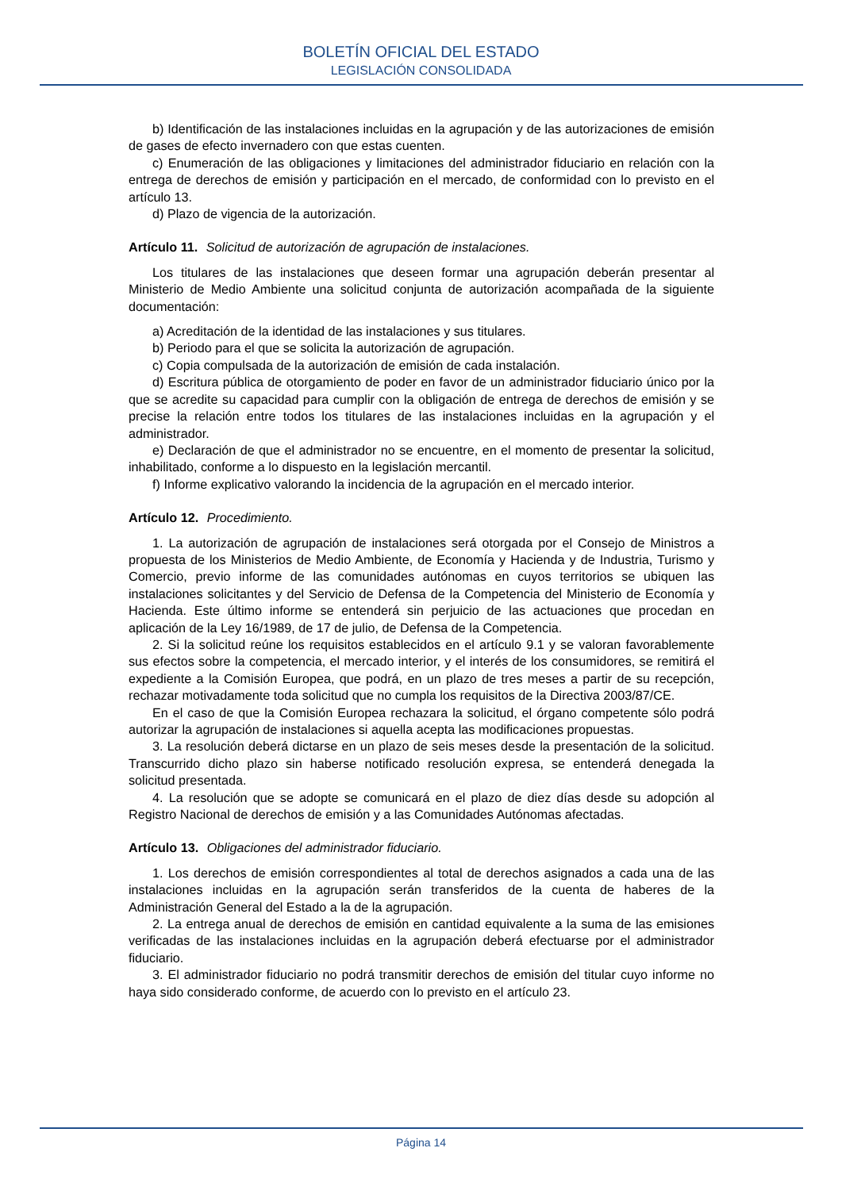BOLETÍN OFICIAL DEL ESTADO
LEGISLACIÓN CONSOLIDADA
b) Identificación de las instalaciones incluidas en la agrupación y de las autorizaciones de emisión de gases de efecto invernadero con que estas cuenten.
c) Enumeración de las obligaciones y limitaciones del administrador fiduciario en relación con la entrega de derechos de emisión y participación en el mercado, de conformidad con lo previsto en el artículo 13.
d) Plazo de vigencia de la autorización.
Artículo 11. Solicitud de autorización de agrupación de instalaciones.
Los titulares de las instalaciones que deseen formar una agrupación deberán presentar al Ministerio de Medio Ambiente una solicitud conjunta de autorización acompañada de la siguiente documentación:
a) Acreditación de la identidad de las instalaciones y sus titulares.
b) Periodo para el que se solicita la autorización de agrupación.
c) Copia compulsada de la autorización de emisión de cada instalación.
d) Escritura pública de otorgamiento de poder en favor de un administrador fiduciario único por la que se acredite su capacidad para cumplir con la obligación de entrega de derechos de emisión y se precise la relación entre todos los titulares de las instalaciones incluidas en la agrupación y el administrador.
e) Declaración de que el administrador no se encuentre, en el momento de presentar la solicitud, inhabilitado, conforme a lo dispuesto en la legislación mercantil.
f) Informe explicativo valorando la incidencia de la agrupación en el mercado interior.
Artículo 12. Procedimiento.
1. La autorización de agrupación de instalaciones será otorgada por el Consejo de Ministros a propuesta de los Ministerios de Medio Ambiente, de Economía y Hacienda y de Industria, Turismo y Comercio, previo informe de las comunidades autónomas en cuyos territorios se ubiquen las instalaciones solicitantes y del Servicio de Defensa de la Competencia del Ministerio de Economía y Hacienda. Este último informe se entenderá sin perjuicio de las actuaciones que procedan en aplicación de la Ley 16/1989, de 17 de julio, de Defensa de la Competencia.
2. Si la solicitud reúne los requisitos establecidos en el artículo 9.1 y se valoran favorablemente sus efectos sobre la competencia, el mercado interior, y el interés de los consumidores, se remitirá el expediente a la Comisión Europea, que podrá, en un plazo de tres meses a partir de su recepción, rechazar motivadamente toda solicitud que no cumpla los requisitos de la Directiva 2003/87/CE.
En el caso de que la Comisión Europea rechazara la solicitud, el órgano competente sólo podrá autorizar la agrupación de instalaciones si aquella acepta las modificaciones propuestas.
3. La resolución deberá dictarse en un plazo de seis meses desde la presentación de la solicitud. Transcurrido dicho plazo sin haberse notificado resolución expresa, se entenderá denegada la solicitud presentada.
4. La resolución que se adopte se comunicará en el plazo de diez días desde su adopción al Registro Nacional de derechos de emisión y a las Comunidades Autónomas afectadas.
Artículo 13. Obligaciones del administrador fiduciario.
1. Los derechos de emisión correspondientes al total de derechos asignados a cada una de las instalaciones incluidas en la agrupación serán transferidos de la cuenta de haberes de la Administración General del Estado a la de la agrupación.
2. La entrega anual de derechos de emisión en cantidad equivalente a la suma de las emisiones verificadas de las instalaciones incluidas en la agrupación deberá efectuarse por el administrador fiduciario.
3. El administrador fiduciario no podrá transmitir derechos de emisión del titular cuyo informe no haya sido considerado conforme, de acuerdo con lo previsto en el artículo 23.
Página 14